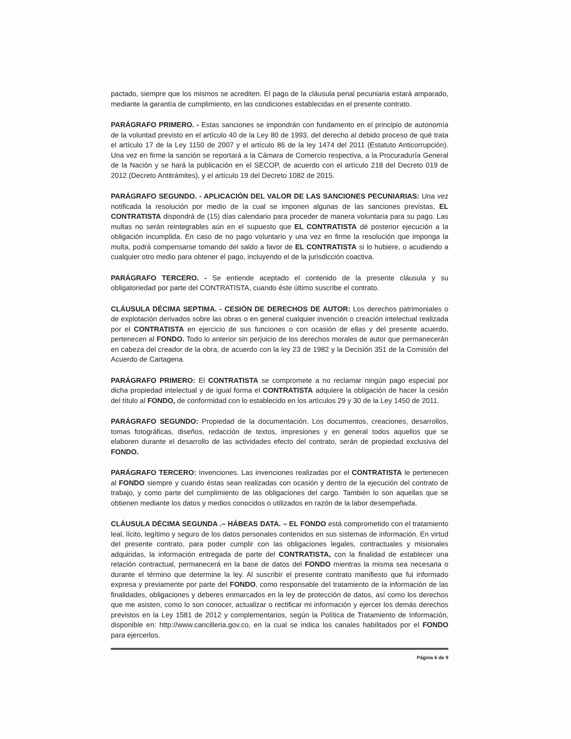pactado, siempre que los mismos se acrediten. El pago de la cláusula penal pecuniaria estará amparado, mediante la garantía de cumplimiento, en las condiciones establecidas en el presente contrato.
PARÁGRAFO PRIMERO. - Estas sanciones se impondrán con fundamento en el principio de autonomía de la voluntad previsto en el artículo 40 de la Ley 80 de 1993, del derecho al debido proceso de qué trata el artículo 17 de la Ley 1150 de 2007 y el artículo 86 de la ley 1474 del 2011 (Estatuto Anticorrupción). Una vez en firme la sanción se reportará a la Cámara de Comercio respectiva, a la Procuraduría General de la Nación y se hará la publicación en el SECOP, de acuerdo con el artículo 218 del Decreto 019 de 2012 (Decreto Antitrámites), y el artículo 19 del Decreto 1082 de 2015.
PARÁGRAFO SEGUNDO. - APLICACIÓN DEL VALOR DE LAS SANCIONES PECUNIARIAS: Una vez notificada la resolución por medio de la cual se imponen algunas de las sanciones previstas, EL CONTRATISTA dispondrá de (15) días calendario para proceder de manera voluntaria para su pago. Las multas no serán reintegrables aún en el supuesto que EL CONTRATISTA dé posterior ejecución a la obligación incumplida. En caso de no pago voluntario y una vez en firme la resolución que imponga la multa, podrá compensarse tomando del saldo a favor de EL CONTRATISTA si lo hubiere, o acudiendo a cualquier otro medio para obtener el pago, incluyendo el de la jurisdicción coactiva.
PARÁGRAFO TERCERO. - Se entiende aceptado el contenido de la presente cláusula y su obligatoriedad por parte del CONTRATISTA, cuando éste último suscribe el contrato.
CLÁUSULA DÉCIMA SEPTIMA. - CESIÓN DE DERECHOS DE AUTOR: Los derechos patrimoniales o de explotación derivados sobre las obras o en general cualquier invención o creación intelectual realizada por el CONTRATISTA en ejercicio de sus funciones o con ocasión de ellas y del presente acuerdo, pertenecen al FONDO. Todo lo anterior sin perjuicio de los derechos morales de autor que permanecerán en cabeza del creador de la obra, de acuerdo con la ley 23 de 1982 y la Decisión 351 de la Comisión del Acuerdo de Cartagena.
PARÁGRAFO PRIMERO: El CONTRATISTA se compromete a no reclamar ningún pago especial por dicha propiedad intelectual y de igual forma el CONTRATISTA adquiere la obligación de hacer la cesión del título al FONDO, de conformidad con lo establecido en los artículos 29 y 30 de la Ley 1450 de 2011.
PARÁGRAFO SEGUNDO: Propiedad de la documentación. Los documentos, creaciones, desarrollos, tomas fotográficas, diseños, redacción de textos, impresiones y en general todos aquellos que se elaboren durante el desarrollo de las actividades efecto del contrato, serán de propiedad exclusiva del FONDO.
PARÁGRAFO TERCERO: Invenciones. Las invenciones realizadas por el CONTRATISTA le pertenecen al FONDO siempre y cuando éstas sean realizadas con ocasión y dentro de la ejecución del contrato de trabajo, y como parte del cumplimiento de las obligaciones del cargo. También lo son aquellas que se obtienen mediante los datos y medios conocidos o utilizados en razón de la labor desempeñada.
CLÁUSULA DÉCIMA SEGUNDA .– HÁBEAS DATA. – EL FONDO está comprometido con el tratamiento leal, lícito, legítimo y seguro de los datos personales contenidos en sus sistemas de información. En virtud del presente contrato, para poder cumplir con las obligaciones legales, contractuales y misionales adquiridas, la información entregada de parte del CONTRATISTA, con la finalidad de establecer una relación contractual, permanecerá en la base de datos del FONDO mientras la misma sea necesaria o durante el término que determine la ley. Al suscribir el presente contrato manifiesto que fui informado expresa y previamente por parte del FONDO, como responsable del tratamiento de la información de las finalidades, obligaciones y deberes enmarcados en la ley de protección de datos, así como los derechos que me asisten, como lo son conocer, actualizar o rectificar mi información y ejercer los demás derechos previstos en la Ley 1581 de 2012 y complementarios, según la Política de Tratamiento de Información, disponible en: http://www.cancilleria.gov.co, en la cual se indica los canales habilitados por el FONDO para ejercerlos.
Página 6 de 9